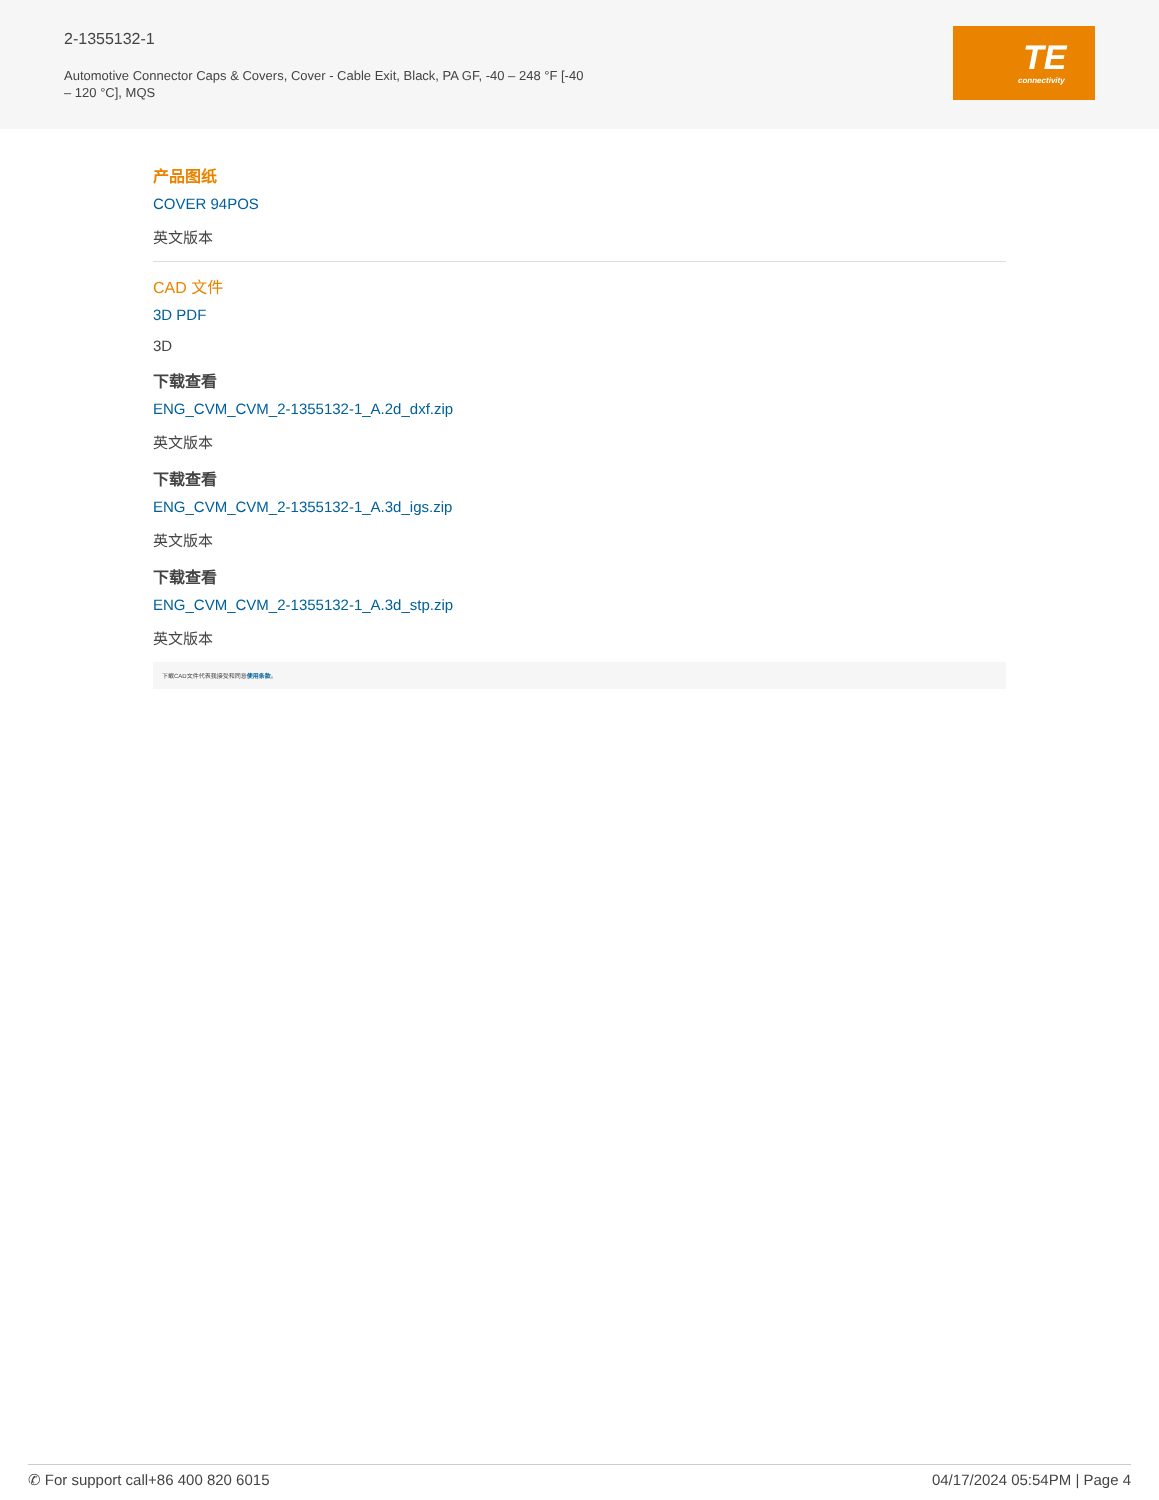2-1355132-1
Automotive Connector Caps & Covers, Cover - Cable Exit, Black, PA GF, -40 – 248 °F [-40 – 120 °C], MQS
TE
connectivity
产品图纸
COVER 94POS
英文版本
CAD 文件
3D PDF
3D
下载查看
ENG_CVM_CVM_2-1355132-1_A.2d_dxf.zip
英文版本
下载查看
ENG_CVM_CVM_2-1355132-1_A.3d_igs.zip
英文版本
下载查看
ENG_CVM_CVM_2-1355132-1_A.3d_stp.zip
英文版本
下载CAD文件代表我接受和同意使用条款。
✆ For support call+86 400 820 6015 04/17/2024 05:54PM | Page 4